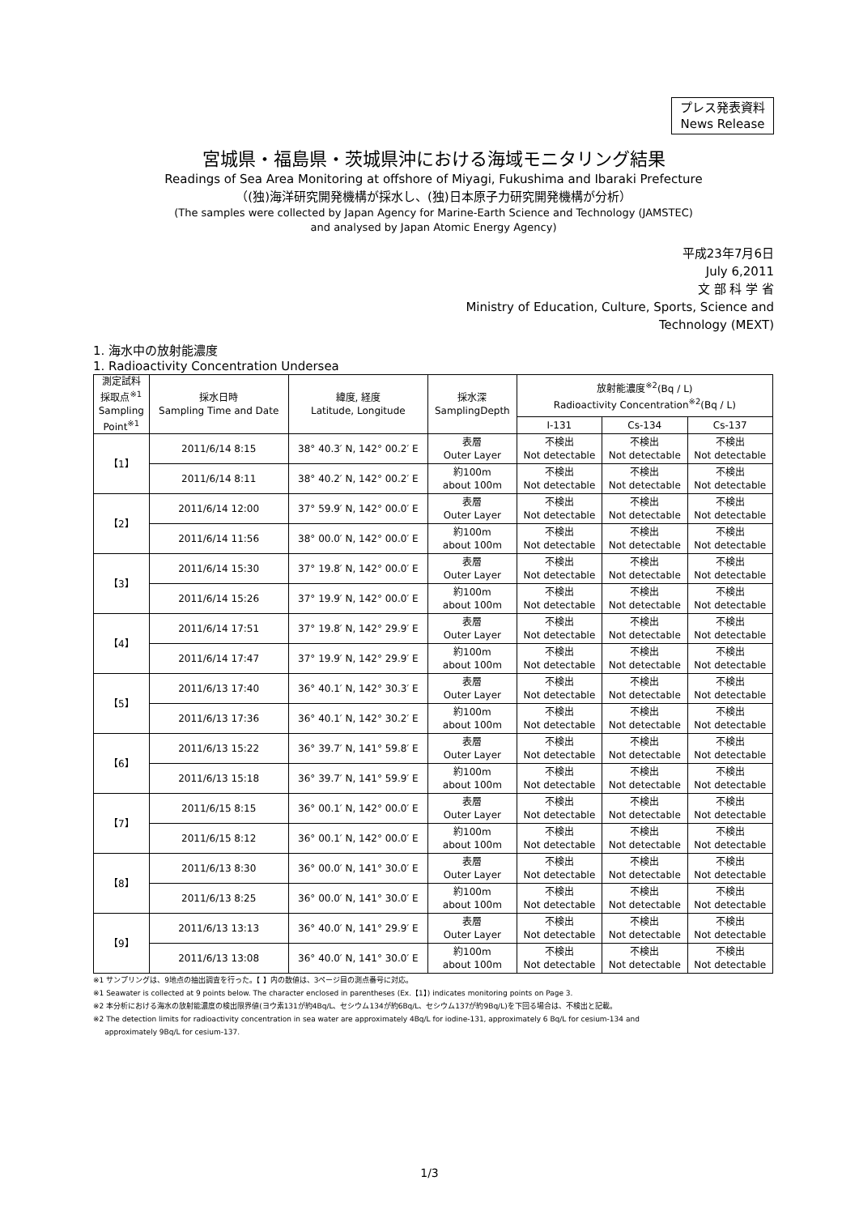プレス発表資料
News Release
宮城県・福島県・茨城県沖における海域モニタリング結果
Readings of Sea Area Monitoring at offshore of Miyagi, Fukushima and Ibaraki Prefecture
（(独)海洋研究開発機構が採水し、(独)日本原子力研究開発機構が分析）
(The samples were collected by Japan Agency for Marine-Earth Science and Technology (JAMSTEC)
and analysed by Japan Atomic Energy Agency)
平成23年7月6日
July 6,2011
文 部 科 学 省
Ministry of Education, Culture, Sports, Science and
Technology (MEXT)
1. 海水中の放射能濃度
1. Radioactivity Concentration Undersea
| 測定試料 採取点<sup>※1</sup> Sampling Point<sup>※1</sup> | 採水日時 Sampling Time and Date | 緯度, 経度 Latitude, Longitude | 採水深 SamplingDepth | 放射能濃度<sup>※2</sup>(Bq / L) Radioactivity Concentration<sup>※2</sup>(Bq / L) | | |
| --- | --- | --- | --- | --- | --- | --- |
| | | | | I-131 | Cs-134 | Cs-137 |
| 【1】 | 2011/6/14 8:15 | 38° 40.3′ N, 142° 00.2′ E | 表層 Outer Layer | 不検出 Not detectable | 不検出 Not detectable | 不検出 Not detectable |
| | 2011/6/14 8:11 | 38° 40.2′ N, 142° 00.2′ E | 約100m about 100m | 不検出 Not detectable | 不検出 Not detectable | 不検出 Not detectable |
| 【2】 | 2011/6/14 12:00 | 37° 59.9′ N, 142° 00.0′ E | 表層 Outer Layer | 不検出 Not detectable | 不検出 Not detectable | 不検出 Not detectable |
| | 2011/6/14 11:56 | 38° 00.0′ N, 142° 00.0′ E | 約100m about 100m | 不検出 Not detectable | 不検出 Not detectable | 不検出 Not detectable |
| 【3】 | 2011/6/14 15:30 | 37° 19.8′ N, 142° 00.0′ E | 表層 Outer Layer | 不検出 Not detectable | 不検出 Not detectable | 不検出 Not detectable |
| | 2011/6/14 15:26 | 37° 19.9′ N, 142° 00.0′ E | 約100m about 100m | 不検出 Not detectable | 不検出 Not detectable | 不検出 Not detectable |
| 【4】 | 2011/6/14 17:51 | 37° 19.8′ N, 142° 29.9′ E | 表層 Outer Layer | 不検出 Not detectable | 不検出 Not detectable | 不検出 Not detectable |
| | 2011/6/14 17:47 | 37° 19.9′ N, 142° 29.9′ E | 約100m about 100m | 不検出 Not detectable | 不検出 Not detectable | 不検出 Not detectable |
| 【5】 | 2011/6/13 17:40 | 36° 40.1′ N, 142° 30.3′ E | 表層 Outer Layer | 不検出 Not detectable | 不検出 Not detectable | 不検出 Not detectable |
| | 2011/6/13 17:36 | 36° 40.1′ N, 142° 30.2′ E | 約100m about 100m | 不検出 Not detectable | 不検出 Not detectable | 不検出 Not detectable |
| 【6】 | 2011/6/13 15:22 | 36° 39.7′ N, 141° 59.8′ E | 表層 Outer Layer | 不検出 Not detectable | 不検出 Not detectable | 不検出 Not detectable |
| | 2011/6/13 15:18 | 36° 39.7′ N, 141° 59.9′ E | 約100m about 100m | 不検出 Not detectable | 不検出 Not detectable | 不検出 Not detectable |
| 【7】 | 2011/6/15 8:15 | 36° 00.1′ N, 142° 00.0′ E | 表層 Outer Layer | 不検出 Not detectable | 不検出 Not detectable | 不検出 Not detectable |
| | 2011/6/15 8:12 | 36° 00.1′ N, 142° 00.0′ E | 約100m about 100m | 不検出 Not detectable | 不検出 Not detectable | 不検出 Not detectable |
| 【8】 | 2011/6/13 8:30 | 36° 00.0′ N, 141° 30.0′ E | 表層 Outer Layer | 不検出 Not detectable | 不検出 Not detectable | 不検出 Not detectable |
| | 2011/6/13 8:25 | 36° 00.0′ N, 141° 30.0′ E | 約100m about 100m | 不検出 Not detectable | 不検出 Not detectable | 不検出 Not detectable |
| 【9】 | 2011/6/13 13:13 | 36° 40.0′ N, 141° 29.9′ E | 表層 Outer Layer | 不検出 Not detectable | 不検出 Not detectable | 不検出 Not detectable |
| | 2011/6/13 13:08 | 36° 40.0′ N, 141° 30.0′ E | 約100m about 100m | 不検出 Not detectable | 不検出 Not detectable | 不検出 Not detectable |
※1 サンプリングは、9地点の抽出調査を行った。【 】内の数値は、3ページ目の測点番号に対応。
※1 Seawater is collected at 9 points below. The character enclosed in parentheses (Ex.【1】) indicates monitoring points on Page 3.
※2 本分析における海水の放射能濃度の検出限界値(ヨウ素131が約4Bq/L、セシウム134が約6Bq/L、セシウム137が約9Bq/L)を下回る場合は、不検出と記載。
※2 The detection limits for radioactivity concentration in sea water are approximately 4Bq/L for iodine-131, approximately 6 Bq/L for cesium-134 and
approximately 9Bq/L for cesium-137.
1/3